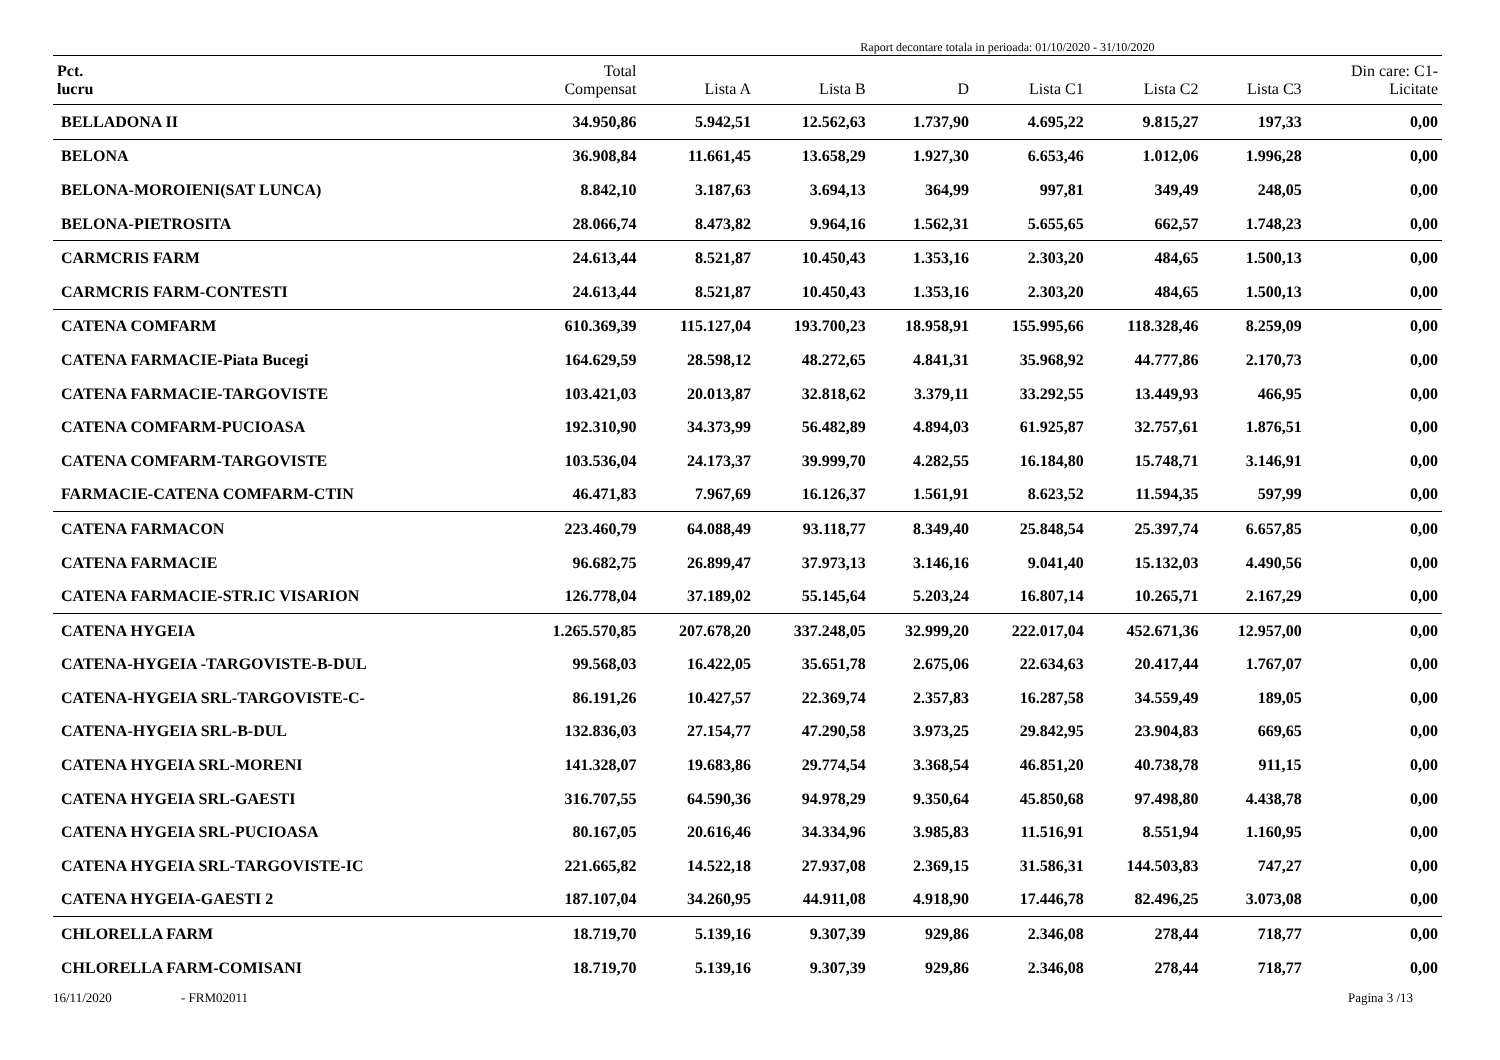Raport decontare totala in perioada: 01/10/2020 - 31/10/2020
| Pct. lucru | Total Compensat | Lista A | Lista B | D | Lista C1 | Lista C2 | Lista C3 | Din care: C1- Licitate |
| --- | --- | --- | --- | --- | --- | --- | --- | --- |
| BELLADONA II | 34.950,86 | 5.942,51 | 12.562,63 | 1.737,90 | 4.695,22 | 9.815,27 | 197,33 | 0,00 |
| BELONA | 36.908,84 | 11.661,45 | 13.658,29 | 1.927,30 | 6.653,46 | 1.012,06 | 1.996,28 | 0,00 |
| BELONA-MOROIENI(SAT LUNCA) | 8.842,10 | 3.187,63 | 3.694,13 | 364,99 | 997,81 | 349,49 | 248,05 | 0,00 |
| BELONA-PIETROSITA | 28.066,74 | 8.473,82 | 9.964,16 | 1.562,31 | 5.655,65 | 662,57 | 1.748,23 | 0,00 |
| CARMCRIS FARM | 24.613,44 | 8.521,87 | 10.450,43 | 1.353,16 | 2.303,20 | 484,65 | 1.500,13 | 0,00 |
| CARMCRIS FARM-CONTESTI | 24.613,44 | 8.521,87 | 10.450,43 | 1.353,16 | 2.303,20 | 484,65 | 1.500,13 | 0,00 |
| CATENA COMFARM | 610.369,39 | 115.127,04 | 193.700,23 | 18.958,91 | 155.995,66 | 118.328,46 | 8.259,09 | 0,00 |
| CATENA FARMACIE-Piata Bucegi | 164.629,59 | 28.598,12 | 48.272,65 | 4.841,31 | 35.968,92 | 44.777,86 | 2.170,73 | 0,00 |
| CATENA FARMACIE-TARGOVISTE | 103.421,03 | 20.013,87 | 32.818,62 | 3.379,11 | 33.292,55 | 13.449,93 | 466,95 | 0,00 |
| CATENA COMFARM-PUCIOASA | 192.310,90 | 34.373,99 | 56.482,89 | 4.894,03 | 61.925,87 | 32.757,61 | 1.876,51 | 0,00 |
| CATENA COMFARM-TARGOVISTE | 103.536,04 | 24.173,37 | 39.999,70 | 4.282,55 | 16.184,80 | 15.748,71 | 3.146,91 | 0,00 |
| FARMACIE-CATENA COMFARM-CTIN | 46.471,83 | 7.967,69 | 16.126,37 | 1.561,91 | 8.623,52 | 11.594,35 | 597,99 | 0,00 |
| CATENA FARMACON | 223.460,79 | 64.088,49 | 93.118,77 | 8.349,40 | 25.848,54 | 25.397,74 | 6.657,85 | 0,00 |
| CATENA FARMACIE | 96.682,75 | 26.899,47 | 37.973,13 | 3.146,16 | 9.041,40 | 15.132,03 | 4.490,56 | 0,00 |
| CATENA FARMACIE-STR.IC VISARION | 126.778,04 | 37.189,02 | 55.145,64 | 5.203,24 | 16.807,14 | 10.265,71 | 2.167,29 | 0,00 |
| CATENA HYGEIA | 1.265.570,85 | 207.678,20 | 337.248,05 | 32.999,20 | 222.017,04 | 452.671,36 | 12.957,00 | 0,00 |
| CATENA-HYGEIA -TARGOVISTE-B-DUL | 99.568,03 | 16.422,05 | 35.651,78 | 2.675,06 | 22.634,63 | 20.417,44 | 1.767,07 | 0,00 |
| CATENA-HYGEIA SRL-TARGOVISTE-C- | 86.191,26 | 10.427,57 | 22.369,74 | 2.357,83 | 16.287,58 | 34.559,49 | 189,05 | 0,00 |
| CATENA-HYGEIA SRL-B-DUL | 132.836,03 | 27.154,77 | 47.290,58 | 3.973,25 | 29.842,95 | 23.904,83 | 669,65 | 0,00 |
| CATENA HYGEIA SRL-MORENI | 141.328,07 | 19.683,86 | 29.774,54 | 3.368,54 | 46.851,20 | 40.738,78 | 911,15 | 0,00 |
| CATENA HYGEIA SRL-GAESTI | 316.707,55 | 64.590,36 | 94.978,29 | 9.350,64 | 45.850,68 | 97.498,80 | 4.438,78 | 0,00 |
| CATENA HYGEIA SRL-PUCIOASA | 80.167,05 | 20.616,46 | 34.334,96 | 3.985,83 | 11.516,91 | 8.551,94 | 1.160,95 | 0,00 |
| CATENA HYGEIA SRL-TARGOVISTE-IC | 221.665,82 | 14.522,18 | 27.937,08 | 2.369,15 | 31.586,31 | 144.503,83 | 747,27 | 0,00 |
| CATENA HYGEIA-GAESTI 2 | 187.107,04 | 34.260,95 | 44.911,08 | 4.918,90 | 17.446,78 | 82.496,25 | 3.073,08 | 0,00 |
| CHLORELLA FARM | 18.719,70 | 5.139,16 | 9.307,39 | 929,86 | 2.346,08 | 278,44 | 718,77 | 0,00 |
| CHLORELLA FARM-COMISANI | 18.719,70 | 5.139,16 | 9.307,39 | 929,86 | 2.346,08 | 278,44 | 718,77 | 0,00 |
16/11/2020 - FRM02011 Pagina 3 /13